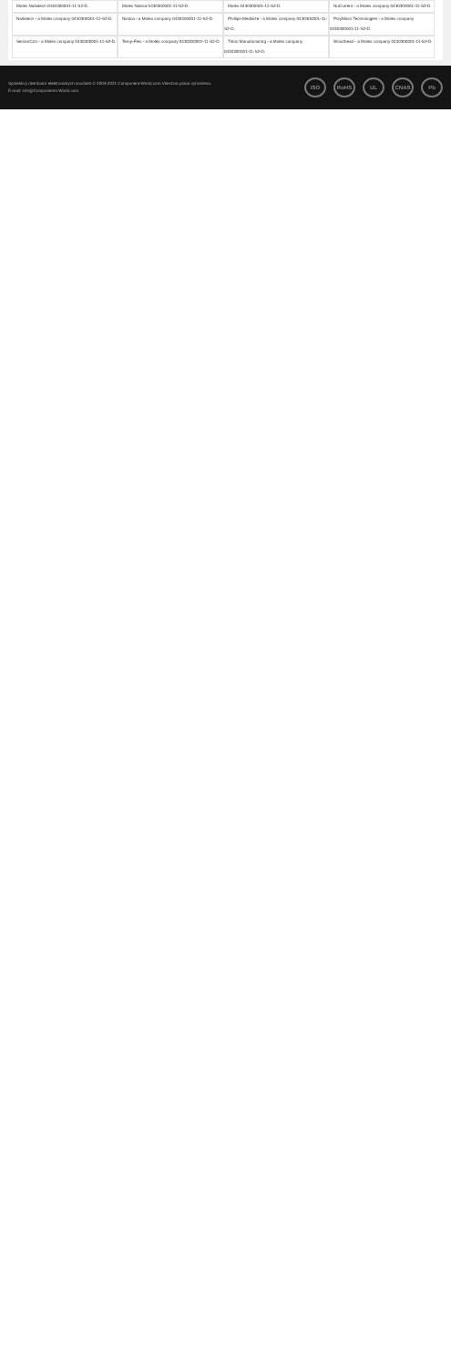Molex Nallatech 0430300001-11-S2-D.
Molex Nistica 0430300001-11-S2-D.
Molex 0430300001-11-S2-D.
NuCurrent - a Molex company 0430300001-11-S2-D.
Nallatech - a Molex company 0430300001-11-S2-D.
Nistica - a Molex company 0430300001-11-S2-D.
Phillips-Medisize - a Molex company 0430300001-11-S2-D.
PolyMicro Technologies - a Molex company 0430300001-11-S2-D.
SensorCon - a Molex company 0430300001-11-S2-D.
Temp-Flex - a Molex company 0430300001-11-S2-D.
Triton Manufacturing - a Molex company 0430300001-11-S2-D.
Woodhead - a Molex company 0430300001-11-S2-D.
Spolehlivý distributor elektronických součástí © 2003-2021 Component-World.com Všechna práva vyhrazena.
E-mail: info@Components-World.com
ISO RoHS UL CNAS Pb